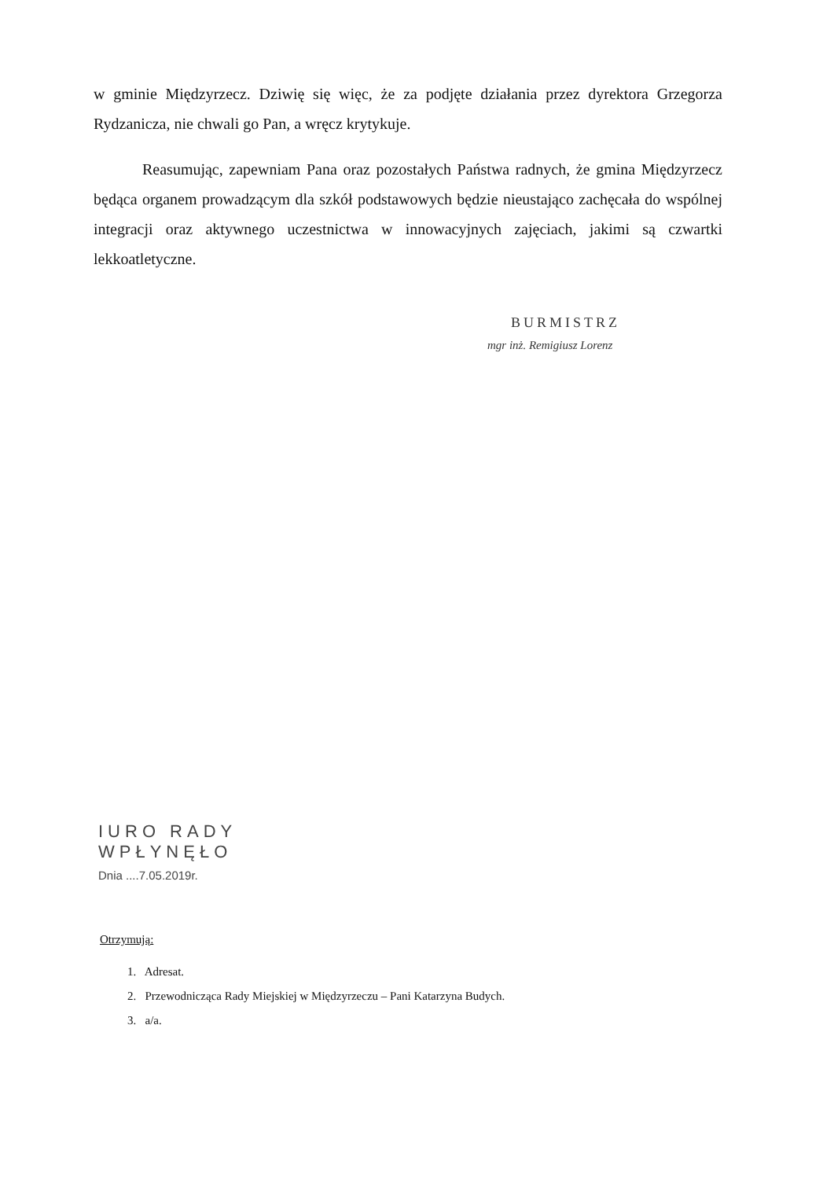w gminie Międzyrzecz. Dziwię się więc, że za podjęte działania przez dyrektora Grzegorza Rydzanicza, nie chwali go Pan, a wręcz krytykuje.
Reasumując, zapewniam Pana oraz pozostałych Państwa radnych, że gmina Międzyrzecz będąca organem prowadzącym dla szkół podstawowych będzie nieustająco zachęcała do wspólnej integracji oraz aktywnego uczestnictwa w innowacyjnych zajęciach, jakimi są czwartki lekkoatletyczne.
BURMISTRZ
mgr inż. Remigiusz Lorenz
IURO RADY
WPŁYNĘŁO
Dnia ....7.05.2019r.
Otrzymują:
1. Adresat.
2. Przewodnicząca Rady Miejskiej w Międzyrzeczu – Pani Katarzyna Budych.
3. a/a.